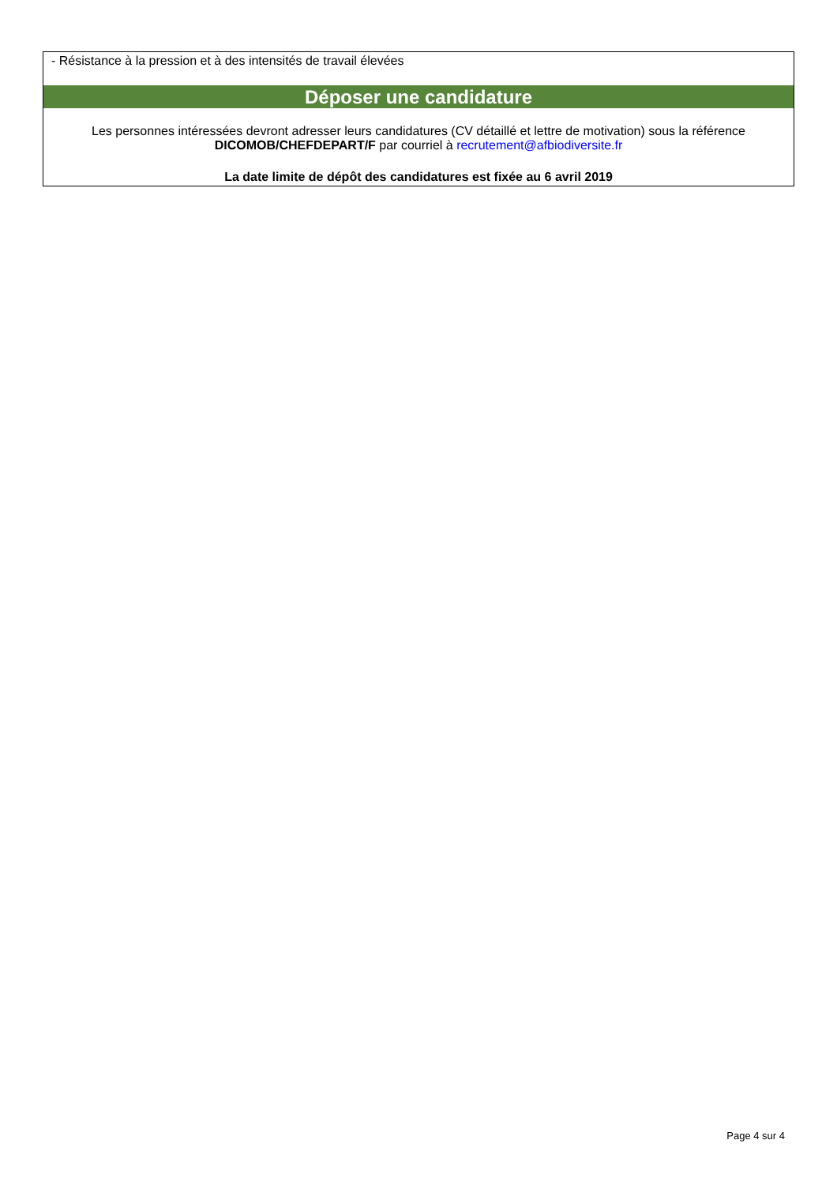- Résistance à la pression et à des intensités de travail élevées
Déposer une candidature
Les personnes intéressées devront adresser leurs candidatures (CV détaillé et lettre de motivation) sous la référence DICOMOB/CHEFDEPART/F par courriel à recrutement@afbiodiversite.fr
La date limite de dépôt des candidatures est fixée au 6 avril 2019
Page 4 sur 4